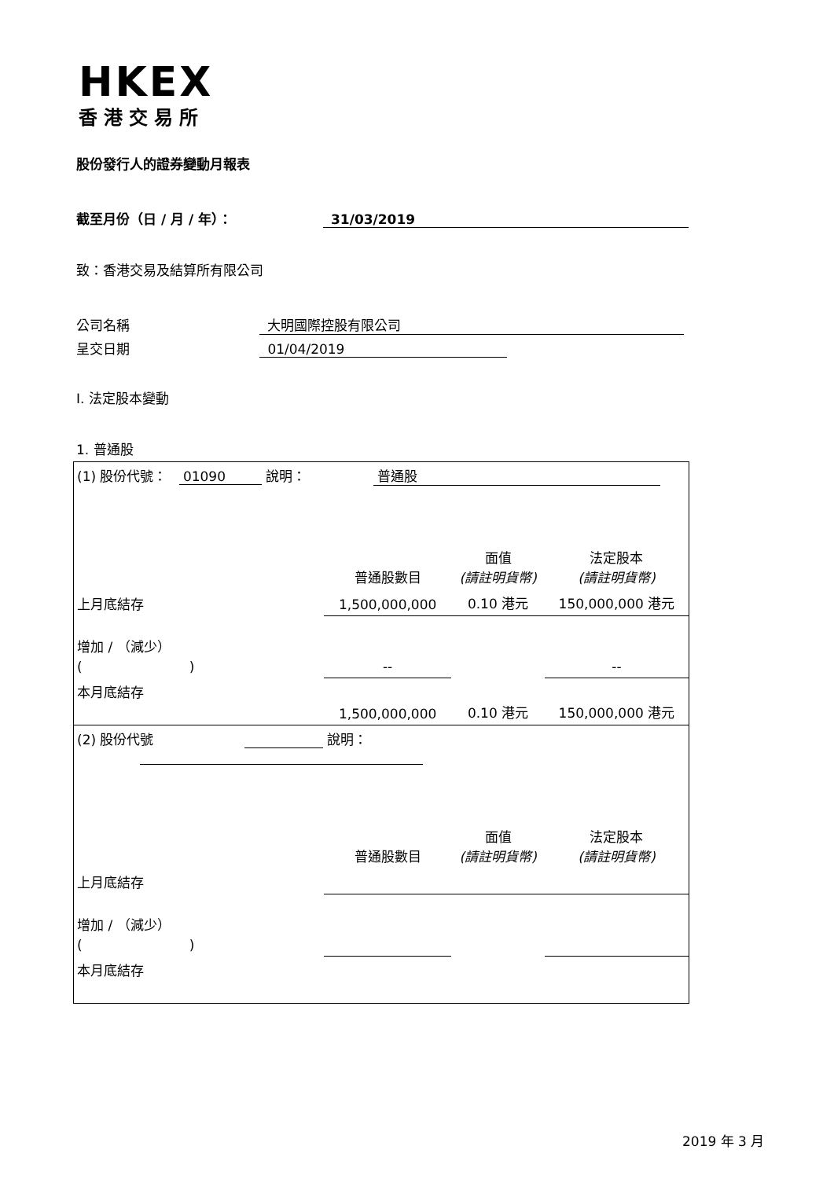HKEX
香港交易所
股份發行人的證券變動月報表
截至月份（日 / 月 / 年）： 31/03/2019
致：香港交易及結算所有限公司
公司名稱 大明國際控股有限公司
呈交日期 01/04/2019
I. 法定股本變動
1. 普通股
| (1) 股份代號： 01090 說明： 普通股 | | | |
| | 普通股數目 | 面值 (請註明貨幣) | 法定股本 (請註明貨幣) |
| 上月底結存 | 1,500,000,000 | 0.10 港元 | 150,000,000 港元 |
| 增加 / （減少） ( ) | -- | | -- |
| 本月底結存 | 1,500,000,000 | 0.10 港元 | 150,000,000 港元 |
| (2) 股份代號 說明： | | | |
| | 普通股數目 | 面值 (請註明貨幣) | 法定股本 (請註明貨幣) |
| 上月底結存 | | | |
| 增加 / （減少） ( ) | | | |
| 本月底結存 | | | |
2019 年 3 月